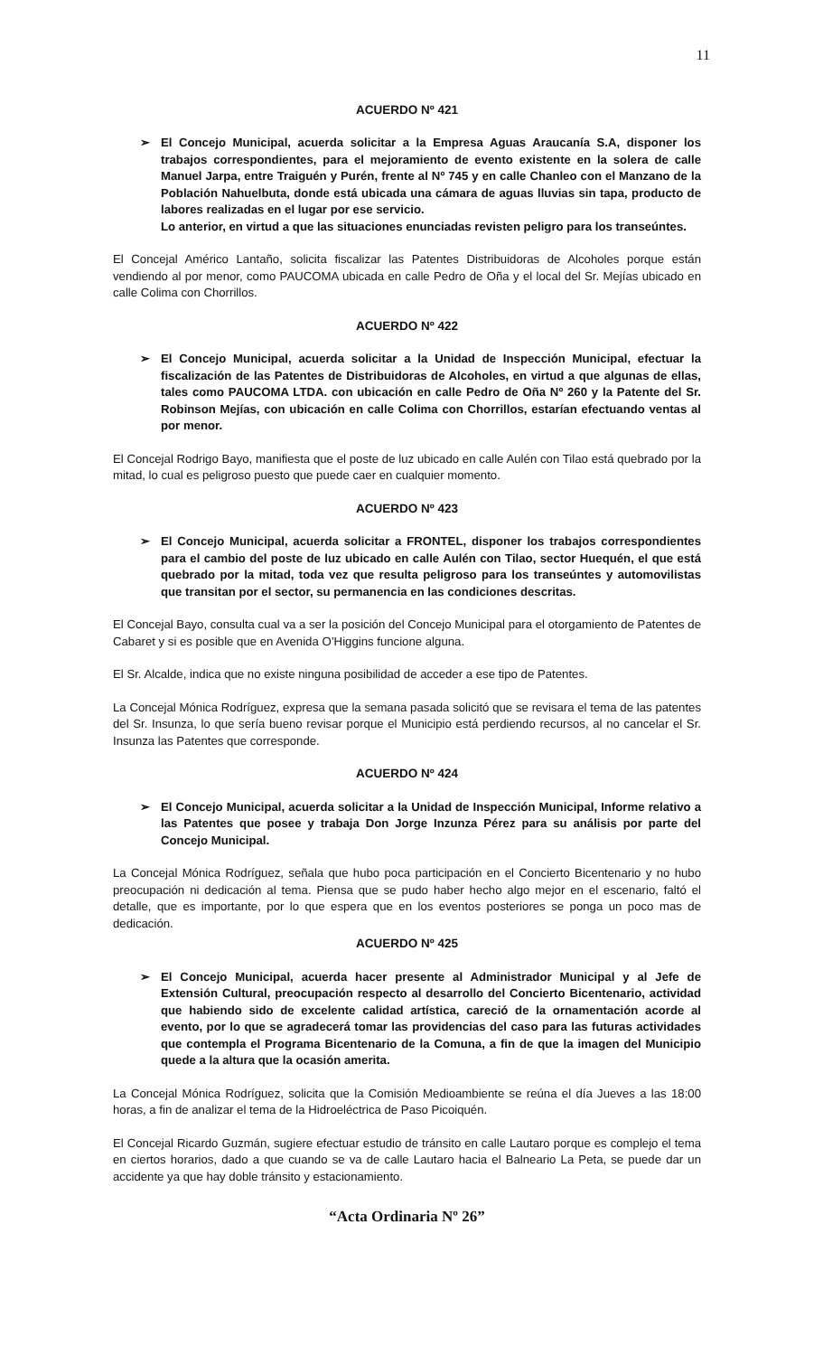11
ACUERDO Nº 421
➢ El Concejo Municipal, acuerda solicitar a la Empresa Aguas Araucanía S.A, disponer los trabajos correspondientes, para el mejoramiento de evento existente en la solera de calle Manuel Jarpa, entre Traiguén y Purén, frente al Nº 745 y en calle Chanleo con el Manzano de la Población Nahuelbuta, donde está ubicada una cámara de aguas lluvias sin tapa, producto de labores realizadas en el lugar por ese servicio.
Lo anterior, en virtud a que las situaciones enunciadas revisten peligro para los transeúntes.
El Concejal Américo Lantaño, solicita fiscalizar las Patentes Distribuidoras de Alcoholes porque están vendiendo al por menor, como PAUCOMA ubicada en calle Pedro de Oña y el local del Sr. Mejías ubicado en calle Colima con Chorrillos.
ACUERDO Nº 422
➢ El Concejo Municipal, acuerda solicitar a la Unidad de Inspección Municipal, efectuar la fiscalización de las Patentes de Distribuidoras de Alcoholes, en virtud a que algunas de ellas, tales como PAUCOMA LTDA. con ubicación en calle Pedro de Oña Nº 260 y la Patente del Sr. Robinson Mejías, con ubicación en calle Colima con Chorrillos, estarían efectuando ventas al por menor.
El Concejal Rodrigo Bayo, manifiesta que el poste de luz ubicado en calle Aulén con Tilao está quebrado por la mitad, lo cual es peligroso puesto que puede caer en cualquier momento.
ACUERDO Nº 423
➢ El Concejo Municipal, acuerda solicitar a FRONTEL, disponer los trabajos correspondientes para el cambio del poste de luz ubicado en calle Aulén con Tilao, sector Huequén, el que está quebrado por la mitad, toda vez que resulta peligroso para los transeúntes y automovilistas que transitan por el sector, su permanencia en las condiciones descritas.
El Concejal Bayo, consulta cual va a ser la posición del Concejo Municipal para el otorgamiento de Patentes de Cabaret y si es posible que en Avenida O’Higgins funcione alguna.
El Sr. Alcalde, indica que no existe ninguna posibilidad de acceder a ese tipo de Patentes.
La Concejal Mónica Rodríguez, expresa que la semana pasada solicitó que se revisara el tema de las patentes del Sr. Insunza, lo que sería bueno revisar porque el Municipio está perdiendo recursos, al no cancelar el Sr. Insunza las Patentes que corresponde.
ACUERDO Nº 424
➢ El Concejo Municipal, acuerda solicitar a la Unidad de Inspección Municipal, Informe relativo a las Patentes que posee y trabaja Don Jorge Inzunza Pérez para su análisis por parte del Concejo Municipal.
La Concejal Mónica Rodríguez, señala que hubo poca participación en el Concierto Bicentenario y no hubo preocupación ni dedicación al tema. Piensa que se pudo haber hecho algo mejor en el escenario, faltó el detalle, que es importante, por lo que espera que en los eventos posteriores se ponga un poco mas de dedicación.
ACUERDO Nº 425
➢ El Concejo Municipal, acuerda hacer presente al Administrador Municipal y al Jefe de Extensión Cultural, preocupación respecto al desarrollo del Concierto Bicentenario, actividad que habiendo sido de excelente calidad artística, careció de la ornamentación acorde al evento, por lo que se agradecerá tomar las providencias del caso para las futuras actividades que contempla el Programa Bicentenario de la Comuna, a fin de que la imagen del Municipio quede a la altura que la ocasión amerita.
La Concejal Mónica Rodríguez, solicita que la Comisión Medioambiente se reúna el día Jueves a las 18:00 horas, a fin de analizar el tema de la Hidroeléctrica de Paso Picoiquén.
El Concejal Ricardo Guzmán, sugiere efectuar estudio de tránsito en calle Lautaro porque es complejo el tema en ciertos horarios, dado a que cuando se va de calle Lautaro hacia el Balneario La Peta, se puede dar un accidente ya que hay doble tránsito y estacionamiento.
“Acta Ordinaria Nº 26”